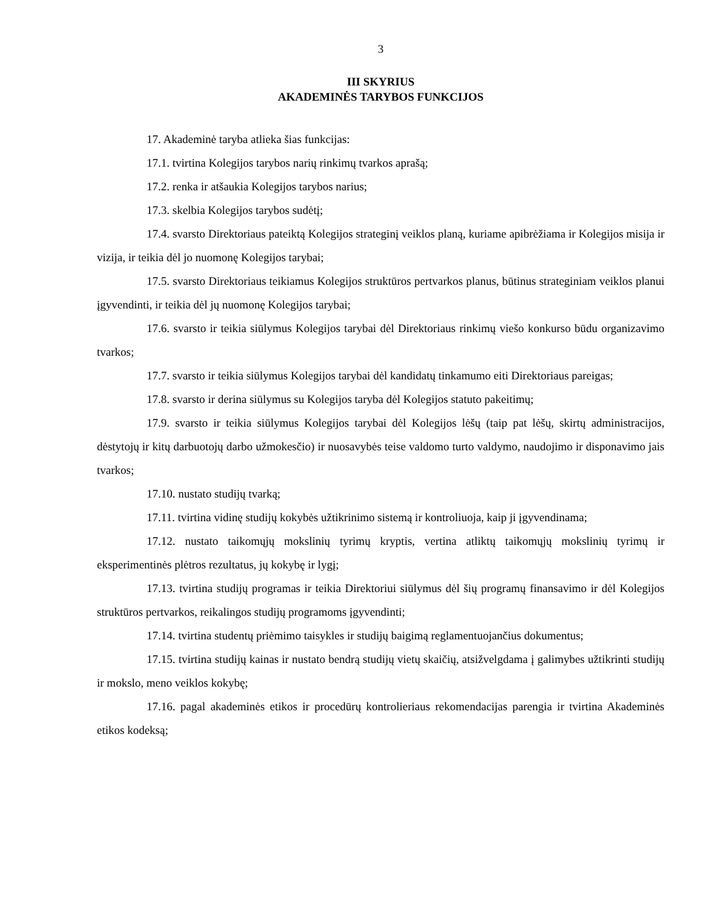3
III SKYRIUS
AKADEMINĖS TARYBOS FUNKCIJOS
17. Akademinė taryba atlieka šias funkcijas:
17.1. tvirtina Kolegijos tarybos narių rinkimų tvarkos aprašą;
17.2. renka ir atšaukia Kolegijos tarybos narius;
17.3. skelbia Kolegijos tarybos sudėtį;
17.4. svarsto Direktoriaus pateiktą Kolegijos strateginį veiklos planą, kuriame apibrėžiama ir Kolegijos misija ir vizija, ir teikia dėl jo nuomonę Kolegijos tarybai;
17.5. svarsto Direktoriaus teikiamus Kolegijos struktūros pertvarkos planus, būtinus strateginiam veiklos planui įgyvendinti, ir teikia dėl jų nuomonę Kolegijos tarybai;
17.6. svarsto ir teikia siūlymus Kolegijos tarybai dėl Direktoriaus rinkimų viešo konkurso būdu organizavimo tvarkos;
17.7. svarsto ir teikia siūlymus Kolegijos tarybai dėl kandidatų tinkamumo eiti Direktoriaus pareigas;
17.8. svarsto ir derina siūlymus su Kolegijos taryba dėl Kolegijos statuto pakeitimų;
17.9. svarsto ir teikia siūlymus Kolegijos tarybai dėl Kolegijos lėšų (taip pat lėšų, skirtų administracijos, dėstytojų ir kitų darbuotojų darbo užmokesčio) ir nuosavybės teise valdomo turto valdymo, naudojimo ir disponavimo jais tvarkos;
17.10. nustato studijų tvarką;
17.11. tvirtina vidinę studijų kokybės užtikrinimo sistemą ir kontroliuoja, kaip ji įgyvendinama;
17.12. nustato taikomųjų mokslinių tyrimų kryptis, vertina atliktų taikomųjų mokslinių tyrimų ir eksperimentinės plėtros rezultatus, jų kokybę ir lygį;
17.13. tvirtina studijų programas ir teikia Direktoriui siūlymus dėl šių programų finansavimo ir dėl Kolegijos struktūros pertvarkos, reikalingos studijų programoms įgyvendinti;
17.14. tvirtina studentų priėmimo taisykles ir studijų baigimą reglamentuojančius dokumentus;
17.15. tvirtina studijų kainas ir nustato bendrą studijų vietų skaičių, atsižvelgdama į galimybes užtikrinti studijų ir mokslo, meno veiklos kokybę;
17.16. pagal akademinės etikos ir procedūrų kontrolieriaus rekomendacijas parengia ir tvirtina Akademinės etikos kodeksą;